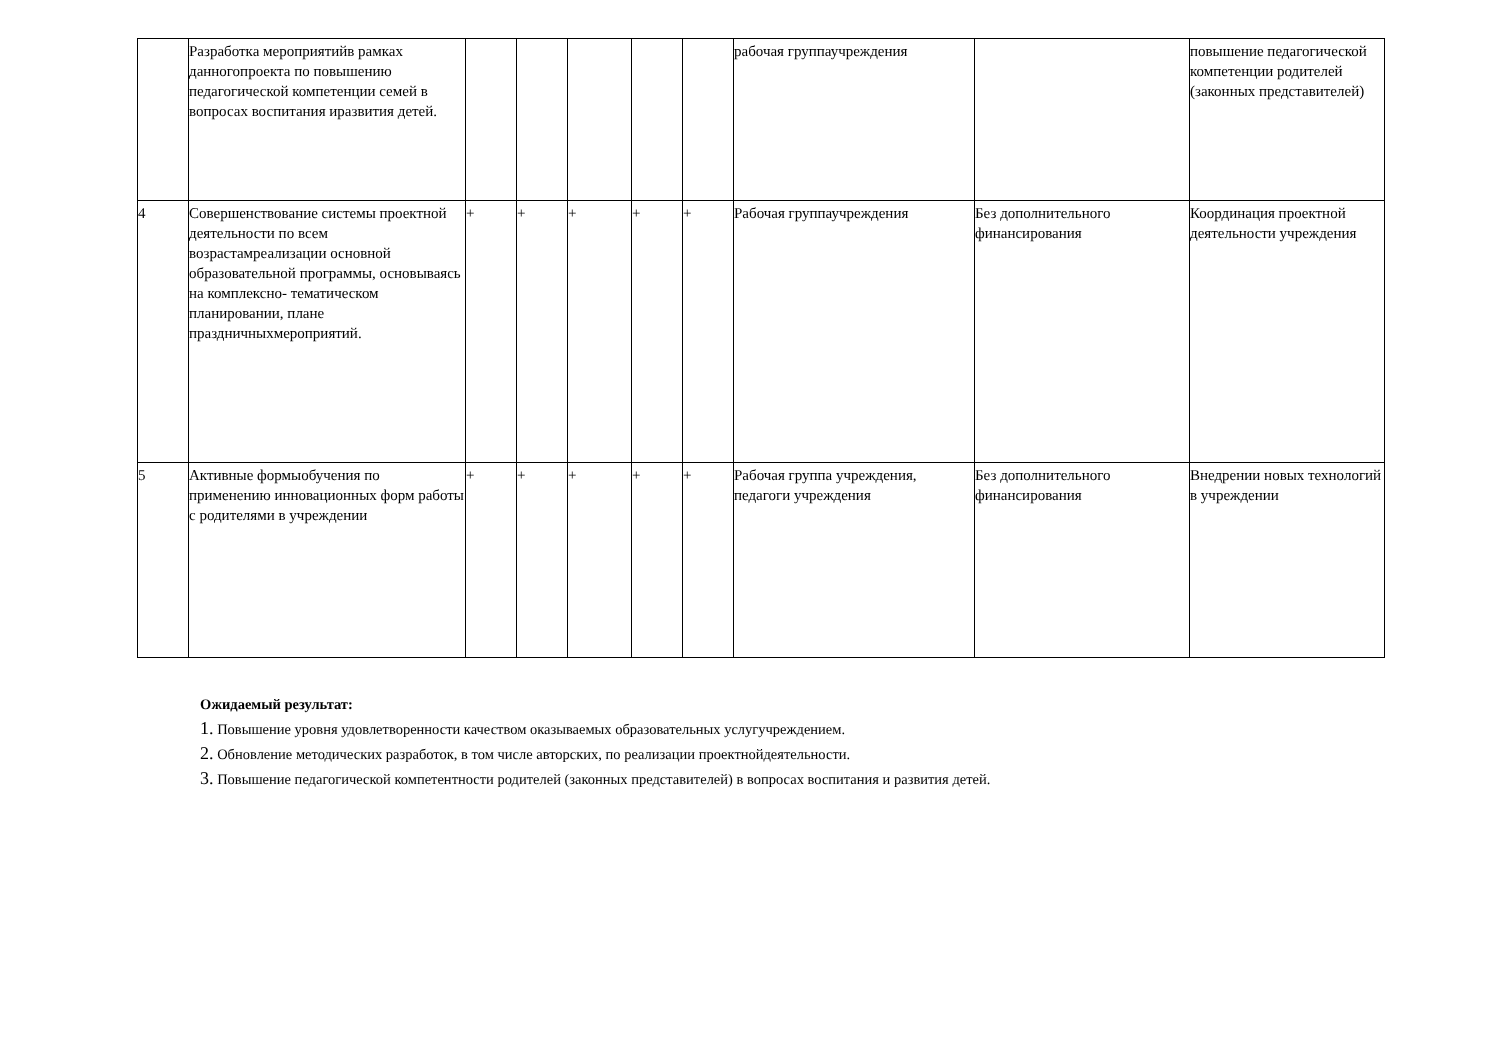| | Разработка мероприятийв рамках данногопроекта по повышению педагогической компетенции семей в вопросах воспитания иразвития детей. | | | | | | рабочая группаучреждения | | повышение педагогической компетенции родителей (законных представителей) |
| 4 | Совершенствование системы проектной деятельности по всем возрастамреализации основной образовательной программы, основываясь на комплексно- тематическом планировании, плане праздничныхмероприятий. | + | + | + | + | + | Рабочая группаучреждения | Без дополнительного финансирования | Координация проектной деятельности учреждения |
| 5 | Активные формыобучения по применению инновационных форм работы с родителями в учреждении | + | + | + | + | + | Рабочая группа учреждения, педагоги учреждения | Без дополнительного финансирования | Внедрении новых технологий в учреждении |
Ожидаемый результат:
1. Повышение уровня удовлетворенности качеством оказываемых образовательных услугучреждением.
2. Обновление методических разработок, в том числе авторских, по реализации проектнойдеятельности.
3. Повышение педагогической компетентности родителей (законных представителей) в вопросах воспитания и развития детей.